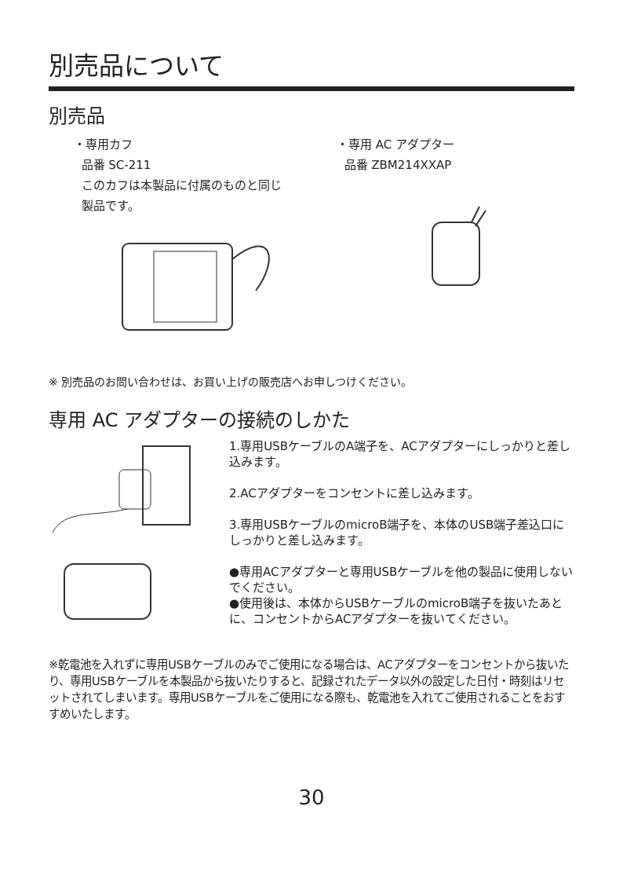別売品について
別売品
・専用カフ
品番 SC-211
このカフは本製品に付属のものと同じ
製品です。
・専用 AC アダプター
品番 ZBM214XXAP
※ 別売品のお問い合わせは、お買い上げの販売店へお申しつけください。
専用 AC アダプターの接続のしかた
1.専用USBケーブルのA端子を、ACアダプターにしっかりと差し込みます。
2.ACアダプターをコンセントに差し込みます。
3.専用USBケーブルのmicroB端子を、本体のUSB端子差込口にしっかりと差し込みます。
●専用ACアダプターと専用USBケーブルを他の製品に使用しないでください。
●使用後は、本体からUSBケーブルのmicroB端子を抜いたあとに、コンセントからACアダプターを抜いてください。
※乾電池を入れずに専用USBケーブルのみでご使用になる場合は、ACアダプターをコンセントから抜いたり、専用USBケーブルを本製品から抜いたりすると、記録されたデータ以外の設定した日付・時刻はリセットされてしまいます。専用USBケーブルをご使用になる際も、乾電池を入れてご使用されることをおすすめいたします。
30